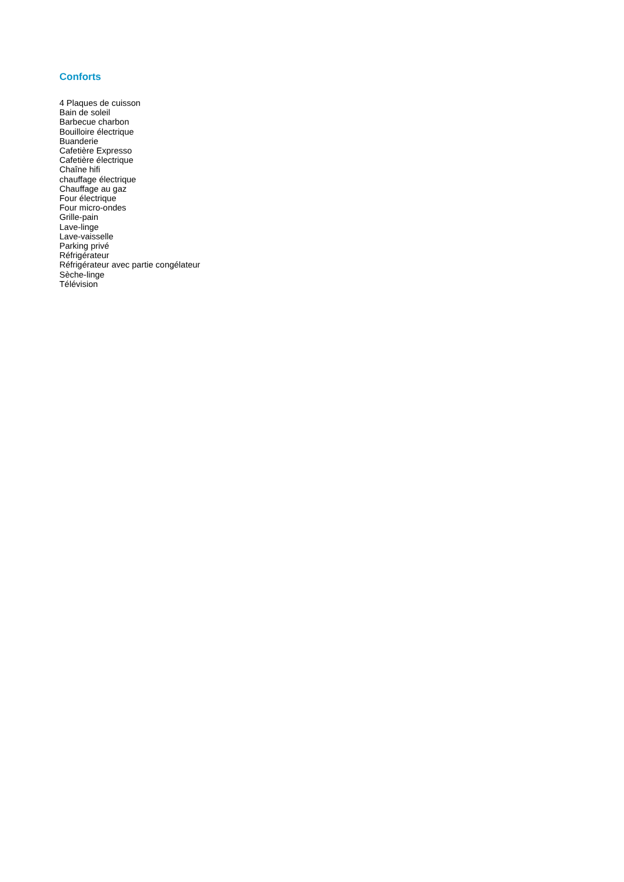Conforts
4 Plaques de cuisson
Bain de soleil
Barbecue charbon
Bouilloire électrique
Buanderie
Cafetière Expresso
Cafetière électrique
Chaîne hifi
chauffage électrique
Chauffage au gaz
Four électrique
Four micro-ondes
Grille-pain
Lave-linge
Lave-vaisselle
Parking privé
Réfrigérateur
Réfrigérateur avec partie congélateur
Sèche-linge
Télévision